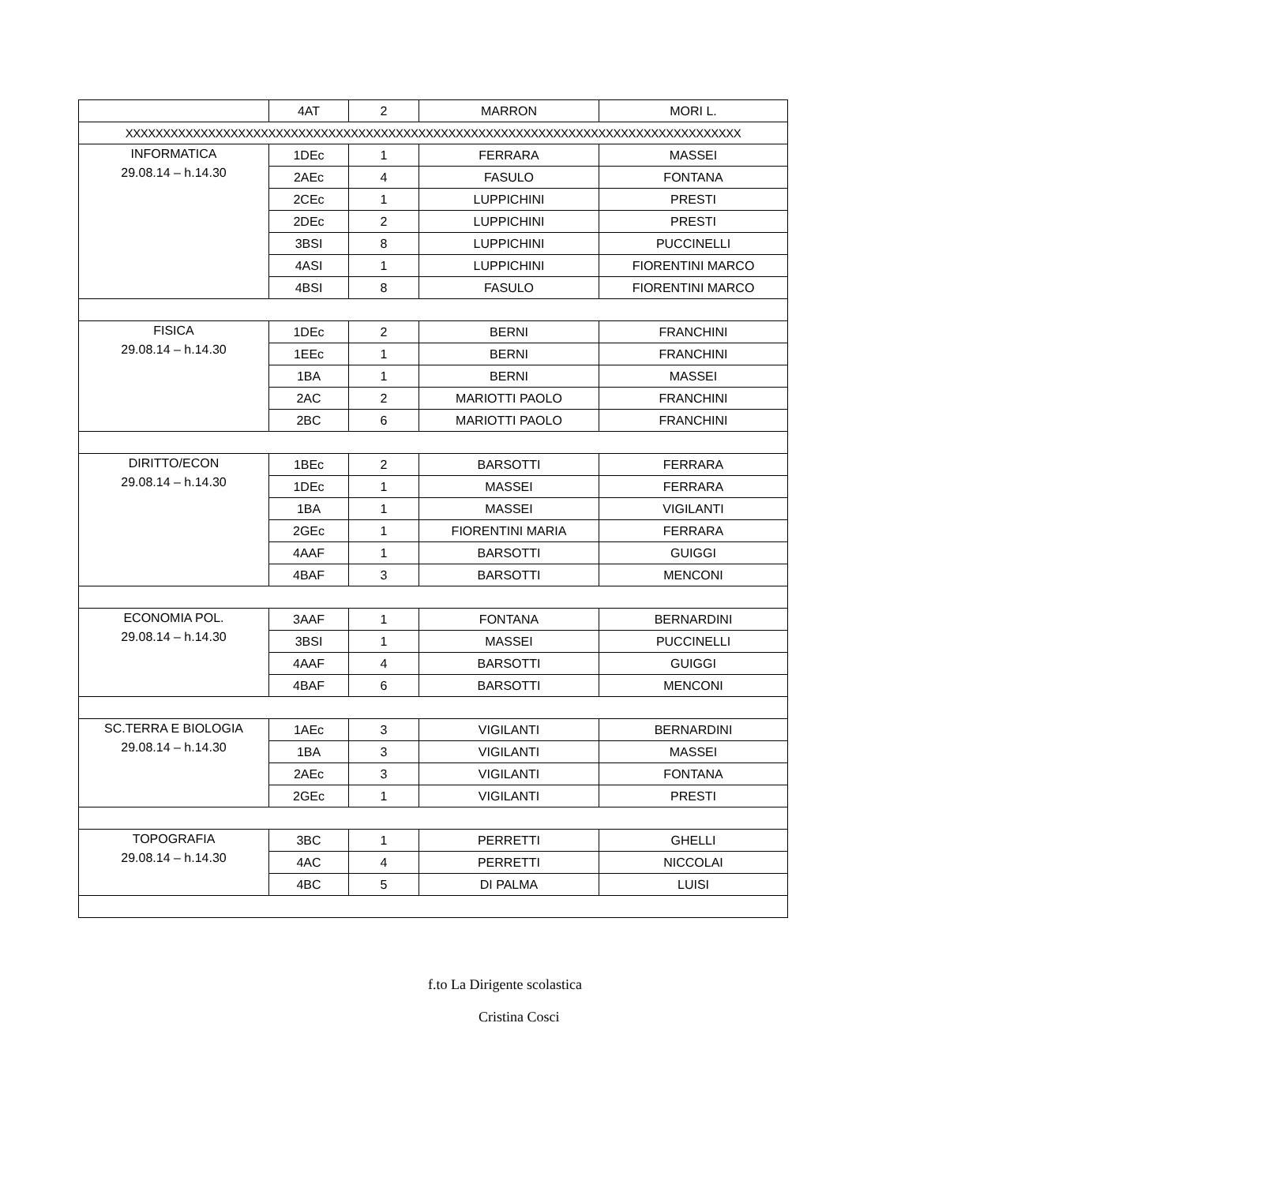| | 4AT | 2 | MARRON | MORI L. |
| XXXXXXXXXXXXXXXXXXXXXXXXXXXXXXXXXXXXXXXXXXXXXXXXXXXXXXXXXXXXXXXXXXXXXXXXXXXXXXXXXX | | | | |
| INFORMATICA 29.08.14 – h.14.30 | 1DEc | 1 | FERRARA | MASSEI |
| | 2AEc | 4 | FASULO | FONTANA |
| | 2CEc | 1 | LUPPICHINI | PRESTI |
| | 2DEc | 2 | LUPPICHINI | PRESTI |
| | 3BSI | 8 | LUPPICHINI | PUCCINELLI |
| | 4ASI | 1 | LUPPICHINI | FIORENTINI MARCO |
| | 4BSI | 8 | FASULO | FIORENTINI MARCO |
| FISICA 29.08.14 – h.14.30 | 1DEc | 2 | BERNI | FRANCHINI |
| | 1EEc | 1 | BERNI | FRANCHINI |
| | 1BA | 1 | BERNI | MASSEI |
| | 2AC | 2 | MARIOTTI PAOLO | FRANCHINI |
| | 2BC | 6 | MARIOTTI PAOLO | FRANCHINI |
| DIRITTO/ECON 29.08.14 – h.14.30 | 1BEc | 2 | BARSOTTI | FERRARA |
| | 1DEc | 1 | MASSEI | FERRARA |
| | 1BA | 1 | MASSEI | VIGILANTI |
| | 2GEc | 1 | FIORENTINI MARIA | FERRARA |
| | 4AAF | 1 | BARSOTTI | GUIGGI |
| | 4BAF | 3 | BARSOTTI | MENCONI |
| ECONOMIA POL. 29.08.14 – h.14.30 | 3AAF | 1 | FONTANA | BERNARDINI |
| | 3BSI | 1 | MASSEI | PUCCINELLI |
| | 4AAF | 4 | BARSOTTI | GUIGGI |
| | 4BAF | 6 | BARSOTTI | MENCONI |
| SC.TERRA E BIOLOGIA 29.08.14 – h.14.30 | 1AEc | 3 | VIGILANTI | BERNARDINI |
| | 1BA | 3 | VIGILANTI | MASSEI |
| | 2AEc | 3 | VIGILANTI | FONTANA |
| | 2GEc | 1 | VIGILANTI | PRESTI |
| TOPOGRAFIA 29.08.14 – h.14.30 | 3BC | 1 | PERRETTI | GHELLI |
| | 4AC | 4 | PERRETTI | NICCOLAI |
| | 4BC | 5 | DI PALMA | LUISI |
f.to La Dirigente scolastica
Cristina Cosci